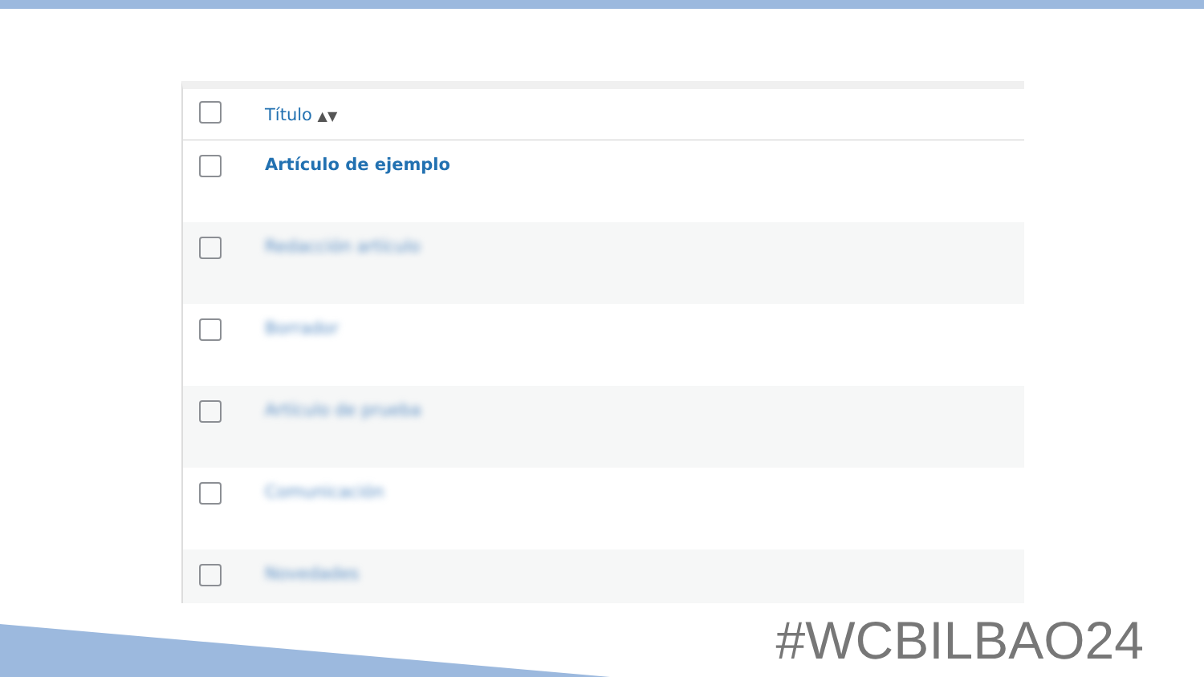| | Título ▲▼ |
| --- | --- |
| | Artículo de ejemplo |
| | Redacción artículo |
| | Borrador |
| | Artículo de prueba |
| | Comunicación |
| | Novedades |
#WCBILBAO24